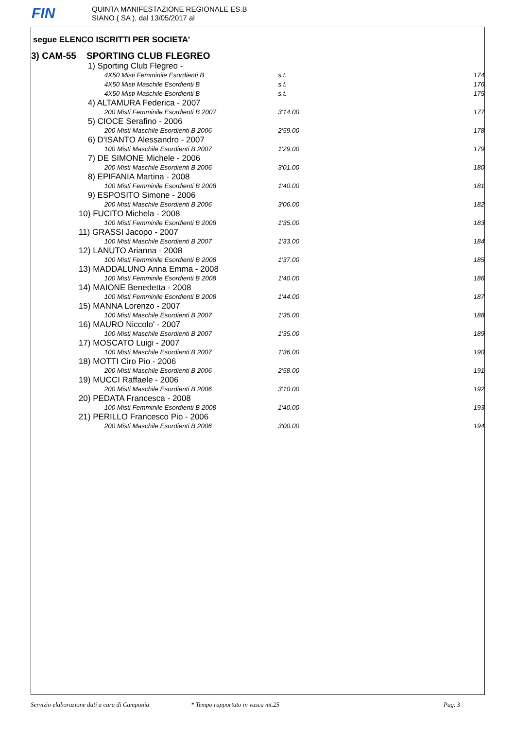FIN
QUINTA MANIFESTAZIONE REGIONALE ES.B
SIANO ( SA ), dal 13/05/2017 al
segue ELENCO ISCRITTI PER SOCIETA'
3) CAM-55 SPORTING CLUB FLEGREO
| | 1) Sporting Club Flegreo - | | | |
| | | 4X50 Misti Femminile Esordienti B | s.t. | 174 |
| | | 4X50 Misti Maschile Esordienti B | s.t. | 176 |
| | | 4X50 Misti Maschile Esordienti B | s.t. | 175 |
| | 4) ALTAMURA Federica - 2007 | | | |
| | | 200 Misti Femminile Esordienti B 2007 | 3'14.00 | 177 |
| | 5) CIOCE Serafino - 2006 | | | |
| | | 200 Misti Maschile Esordienti B 2006 | 2'59.00 | 178 |
| | 6) D'ISANTO Alessandro - 2007 | | | |
| | | 100 Misti Maschile Esordienti B 2007 | 1'29.00 | 179 |
| | 7) DE SIMONE Michele - 2006 | | | |
| | | 200 Misti Maschile Esordienti B 2006 | 3'01.00 | 180 |
| | 8) EPIFANIA Martina - 2008 | | | |
| | | 100 Misti Femminile Esordienti B 2008 | 1'40.00 | 181 |
| | 9) ESPOSITO Simone - 2006 | | | |
| | | 200 Misti Maschile Esordienti B 2006 | 3'06.00 | 182 |
| | 10) FUCITO Michela - 2008 | | | |
| | | 100 Misti Femminile Esordienti B 2008 | 1'35.00 | 183 |
| | 11) GRASSI Jacopo - 2007 | | | |
| | | 100 Misti Maschile Esordienti B 2007 | 1'33.00 | 184 |
| | 12) LANUTO Arianna - 2008 | | | |
| | | 100 Misti Femminile Esordienti B 2008 | 1'37.00 | 185 |
| | 13) MADDALUNO Anna Emma - 2008 | | | |
| | | 100 Misti Femminile Esordienti B 2008 | 1'40.00 | 186 |
| | 14) MAIONE Benedetta - 2008 | | | |
| | | 100 Misti Femminile Esordienti B 2008 | 1'44.00 | 187 |
| | 15) MANNA Lorenzo - 2007 | | | |
| | | 100 Misti Maschile Esordienti B 2007 | 1'35.00 | 188 |
| | 16) MAURO Niccolo' - 2007 | | | |
| | | 100 Misti Maschile Esordienti B 2007 | 1'35.00 | 189 |
| | 17) MOSCATO Luigi - 2007 | | | |
| | | 100 Misti Maschile Esordienti B 2007 | 1'36.00 | 190 |
| | 18) MOTTI Ciro Pio - 2006 | | | |
| | | 200 Misti Maschile Esordienti B 2006 | 2'58.00 | 191 |
| | 19) MUCCI Raffaele - 2006 | | | |
| | | 200 Misti Maschile Esordienti B 2006 | 3'10.00 | 192 |
| | 20) PEDATA Francesca - 2008 | | | |
| | | 100 Misti Femminile Esordienti B 2008 | 1'40.00 | 193 |
| | 21) PERILLO Francesco Pio - 2006 | | | |
| | | 200 Misti Maschile Esordienti B 2006 | 3'00.00 | 194 |
Servizio elaborazione dati a cura di Campania * Tempo rapportato in vasca mt.25 Pag. 3